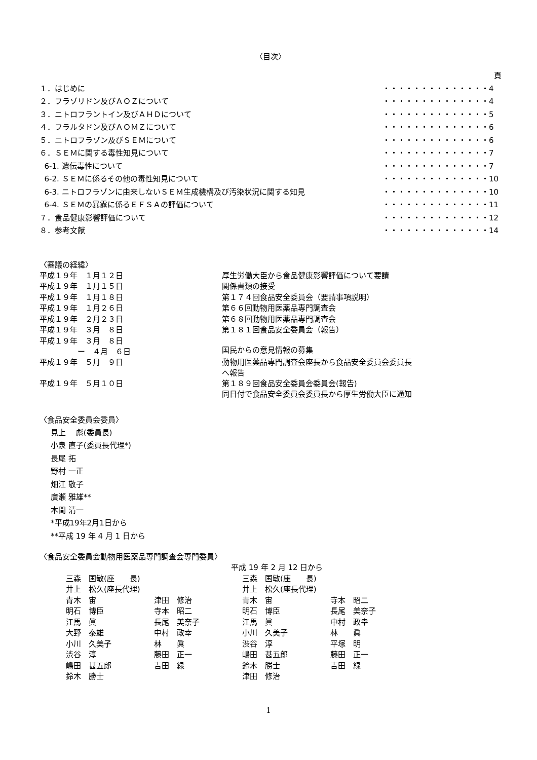〈目次〉
| | 頁 |
| １．はじめに | ・・・・・・・・・・・・・・4 |
| ２．フラゾリドン及びＡＯＺについて | ・・・・・・・・・・・・・・4 |
| ３．ニトロフラントイン及びＡＨＤについて | ・・・・・・・・・・・・・・5 |
| ４．フラルタドン及びＡＯＭＺについて | ・・・・・・・・・・・・・・6 |
| ５．ニトロフラゾン及びＳＥＭについて | ・・・・・・・・・・・・・・6 |
| ６．ＳＥＭに関する毒性知見について | ・・・・・・・・・・・・・・7 |
| 6-1. 遺伝毒性について | ・・・・・・・・・・・・・・7 |
| 6-2. ＳＥＭに係るその他の毒性知見について | ・・・・・・・・・・・・・・10 |
| 6-3. ニトロフラゾンに由来しないＳＥＭ生成機構及び汚染状況に関する知見 | ・・・・・・・・・・・・・・10 |
| 6-4. ＳＥＭの暴露に係るＥＦＳＡの評価について | ・・・・・・・・・・・・・・11 |
| ７．食品健康影響評価について | ・・・・・・・・・・・・・・12 |
| ８．参考文献 | ・・・・・・・・・・・・・・14 |
〈審議の経緯〉
| 平成１９年 １月１２日 | 厚生労働大臣から食品健康影響評価について要請 |
| 平成１９年 １月１５日 | 関係書類の接受 |
| 平成１９年 １月１８日 | 第１７４回食品安全委員会（要請事項説明） |
| 平成１９年 １月２６日 | 第６６回動物用医薬品専門調査会 |
| 平成１９年 ２月２３日 | 第６８回動物用医薬品専門調査会 |
| 平成１９年 ３月 ８日 | 第１８１回食品安全委員会（報告） |
| 平成１９年 ３月 ８日 ー ４月 ６日 | 国民からの意見情報の募集 |
| 平成１９年 ５月 ９日 | 動物用医薬品専門調査会座長から食品安全委員会委員長 へ報告 |
| 平成１９年 ５月１０日 | 第１８９回食品安全委員会委員会(報告) 同日付で食品安全委員会委員長から厚生労働大臣に通知 |
〈食品安全委員会委員〉
見上　 彪(委員長)
小泉 直子(委員長代理*)
長尾 拓
野村 一正
畑江 敬子
廣瀬 雅雄**
本間 清一
*平成19年2月1日から
**平成 19 年 4 月 1 日から
〈食品安全委員会動物用医薬品専門調査会専門委員〉
| | | 平成 19 年 2 月 12 日から | |
| 三森 国敏(座 長) | | 三森 国敏(座 長) | |
| 井上 松久(座長代理) | | 井上 松久(座長代理) | |
| 青木 宙 | 津田 修治 | 青木 宙 | 寺本 昭二 |
| 明石 博臣 | 寺本 昭二 | 明石 博臣 | 長尾 美奈子 |
| 江馬 眞 | 長尾 美奈子 | 江馬 眞 | 中村 政幸 |
| 大野 泰雄 | 中村 政幸 | 小川 久美子 | 林 眞 |
| 小川 久美子 | 林 眞 | 渋谷 淳 | 平塚 明 |
| 渋谷 淳 | 藤田 正一 | 嶋田 甚五郎 | 藤田 正一 |
| 嶋田 甚五郎 | 吉田 緑 | 鈴木 勝士 | 吉田 緑 |
| 鈴木 勝士 | | 津田 修治 | |
1